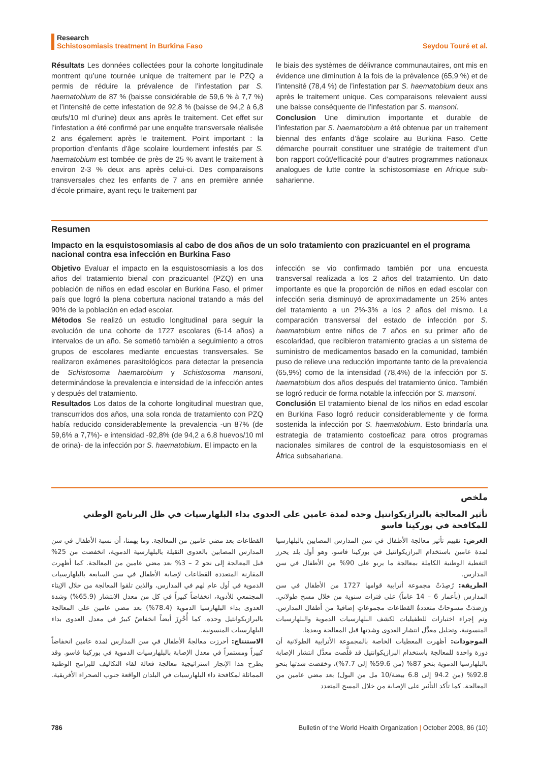Research
Schistosomiasis treatment in Burkina Faso Seydou Touré et al.
Résultats Les données collectées pour la cohorte longitudinale montrent qu’une tournée unique de traitement par le PZQ a permis de réduire la prévalence de l’infestation par S. haematobium de 87 % (baisse considérable de 59,6 % à 7,7 %) et l’intensité de cette infestation de 92,8 % (baisse de 94,2 à 6,8 œufs/10 ml d’urine) deux ans après le traitement. Cet effet sur l’infestation a été confirmé par une enquête transversale réalisée 2 ans également après le traitement. Point important : la proportion d’enfants d’âge scolaire lourdement infestés par S. haematobium est tombée de près de 25 % avant le traitement à environ 2-3 % deux ans après celui-ci. Des comparaisons transversales chez les enfants de 7 ans en première année d’école primaire, ayant reçu le traitement par
le biais des systèmes de délivrance communautaires, ont mis en évidence une diminution à la fois de la prévalence (65,9 %) et de l’intensité (78,4 %) de l’infestation par S. haematobium deux ans après le traitement unique. Ces comparaisons relevaient aussi une baisse conséquente de l’infestation par S. mansoni.
Conclusion Une diminution importante et durable de l’infestation par S. haematobium a été obtenue par un traitement biennal des enfants d’âge scolaire au Burkina Faso. Cette démarche pourrait constituer une stratégie de traitement d’un bon rapport coût/efficacité pour d’autres programmes nationaux analogues de lutte contre la schistosomiase en Afrique sub-saharienne.
Resumen
Impacto en la esquistosomiasis al cabo de dos años de un solo tratamiento con prazicuantel en el programa nacional contra esa infección en Burkina Faso
Objetivo Evaluar el impacto en la esquistosomiasis a los dos años del tratamiento bienal con prazicuantel (PZQ) en una población de niños en edad escolar en Burkina Faso, el primer país que logró la plena cobertura nacional tratando a más del 90% de la población en edad escolar.
Métodos Se realizó un estudio longitudinal para seguir la evolución de una cohorte de 1727 escolares (6-14 años) a intervalos de un año. Se sometió también a seguimiento a otros grupos de escolares mediante encuestas transversales. Se realizaron exámenes parasitológicos para detectar la presencia de Schistosoma haematobium y Schistosoma mansoni, determinándose la prevalencia e intensidad de la infección antes y después del tratamiento.
Resultados Los datos de la cohorte longitudinal muestran que, transcurridos dos años, una sola ronda de tratamiento con PZQ había reducido considerablemente la prevalencia -un 87% (de 59,6% a 7,7%)- e intensidad -92,8% (de 94,2 a 6,8 huevos/10 ml de orina)- de la infección por S. haematobium. El impacto en la
infección se vio confirmado también por una encuesta transversal realizada a los 2 años del tratamiento. Un dato importante es que la proporción de niños en edad escolar con infección seria disminuyó de aproximadamente un 25% antes del tratamiento a un 2%-3% a los 2 años del mismo. La comparación transversal del estado de infección por S. haematobium entre niños de 7 años en su primer año de escolaridad, que recibieron tratamiento gracias a un sistema de suministro de medicamentos basado en la comunidad, también puso de relieve una reducción importante tanto de la prevalencia (65,9%) como de la intensidad (78,4%) de la infección por S. haematobium dos años después del tratamiento único. También se logró reducir de forma notable la infección por S. mansoni.
Conclusión El tratamiento bienal de los niños en edad escolar en Burkina Faso logró reducir considerablemente y de forma sostenida la infección por S. haematobium. Esto brindaría una estrategia de tratamiento costoeficaz para otros programas nacionales similares de control de la esquistosomiasis en el África subsahariana.
ملخص
تأثير المعالجة بالبرازيكوانتيل وحده لمدة عامين على العدوى بداء البلهارسيات في ظل البرنامج الوطني للمكافحة في بوركينا فاسو
الغرض: تقييم تأثير معالجة الأطفال في سن المدارس المصابين بالبلهارسيا لمدة عامين باستخدام البرازيكوانتيل في بوركينا فاسو، وهو أول بلد يحرز التغطية الوطنية الكاملة بمعالجة ما يربو على 90% من الأطفال في سن المدارس.
الطريقة: رُصِدَتْ مجموعة أترابية قوامها 1727 من الأطفال في سن المدارس (بأعمار 6 – 14 عاماً) على فترات سنوية من خلال مسح طولاني. ورَصَدَتْ مسوحاتٌ متعددةُ القطاعات مجموعاتٍ إضافيةً من أطفال المدارس. وتم إجراء اختبارات للطفيليات لكشف البلهارسيات الدموية والبلهارسيات المنسونية، وتحليل معدَّل انتشار العدوى وشدتها قبل المعالجة وبعدها.
الموجودات: أظهرت المعطيات الخاصة بالمجموعة الأترابية الطولانية أن دورة واحدة للمعالجة باستخدام البرازيكوانتيل قد قلَّصت معدَّل انتشار الإصابة بالبلهارسيا الدموية بنحو 87% (من 59.6% إلى 7.7%)، وخفضت شدتها بنحو 92.8% (من 94.2 إلى 6.8 بيضة/10 مل من البول) بعد مضي عامين من المعالجة. كما تأكد التأثير على الإصابة من خلال المسح المتعدد
القطاعات بعد مضي عامين من المعالجة. وما يهمنا، أن نسبة الأطفال في سن المدارس المصابين بالعدوى الثقيلة بالبلهارسية الدموية، انخفضت من 25% قبل المعالجة إلى نحو 2 – 3% بعد مضي عامين من المعالجة. كما أظهرت المقارنة المتعددة القطاعات لإصابة الأطفال في سن السابعة بالبلهارسيات الدموية في أول عام لهم في المدارس، والذين تلقوا المعالجة من خلال الإيتاء المجتمعي للأدوية، انخفاضاً كبيراً في كل من معدل الانتشار (65.9%) وشدة العدوى بداء البلهارسيا الدموية (78.4%) بعد مضي عامين على المعالجة بالبرازيكوانتيل وحده. كما أُحْرِزَ أيضاً انخفاضٌ كبيرٌ في معدل العدوى بداء البلهارسيات المنسونية.
الاستنتاج: أحرزت معالجةُ الأطفال في سن المدارس لمدة عامين انخفاضاً كبيراً ومستمراً في معدل الإصابة بالبلهارسيات الدموية في بوركينا فاسو. وقد يطرح هذا الإنجاز استراتيجية معالجة فعالة لقاء التكاليف للبرامج الوطنية المماثلة لمكافحة داء البلهارسيات في البلدان الواقعة جنوب الصحراء الأفريقية.
786 Bulletin of the World Health Organization | October 2008, 86 (10)